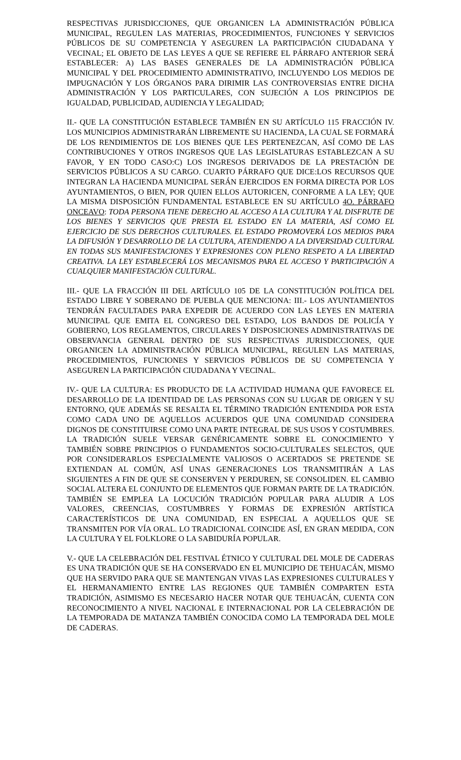RESPECTIVAS JURISDICCIONES, QUE ORGANICEN LA ADMINISTRACIÓN PÚBLICA MUNICIPAL, REGULEN LAS MATERIAS, PROCEDIMIENTOS, FUNCIONES Y SERVICIOS PÚBLICOS DE SU COMPETENCIA Y ASEGUREN LA PARTICIPACIÓN CIUDADANA Y VECINAL; EL OBJETO DE LAS LEYES A QUE SE REFIERE EL PÁRRAFO ANTERIOR SERÁ ESTABLECER: A) LAS BASES GENERALES DE LA ADMINISTRACIÓN PÚBLICA MUNICIPAL Y DEL PROCEDIMIENTO ADMINISTRATIVO, INCLUYENDO LOS MEDIOS DE IMPUGNACIÓN Y LOS ÓRGANOS PARA DIRIMIR LAS CONTROVERSIAS ENTRE DICHA ADMINISTRACIÓN Y LOS PARTICULARES, CON SUJECIÓN A LOS PRINCIPIOS DE IGUALDAD, PUBLICIDAD, AUDIENCIA Y LEGALIDAD;
II.- QUE LA CONSTITUCIÓN ESTABLECE TAMBIÉN EN SU ARTÍCULO 115 FRACCIÓN IV. LOS MUNICIPIOS ADMINISTRARÁN LIBREMENTE SU HACIENDA, LA CUAL SE FORMARÁ DE LOS RENDIMIENTOS DE LOS BIENES QUE LES PERTENEZCAN, ASÍ COMO DE LAS CONTRIBUCIONES Y OTROS INGRESOS QUE LAS LEGISLATURAS ESTABLEZCAN A SU FAVOR, Y EN TODO CASO:C) LOS INGRESOS DERIVADOS DE LA PRESTACIÓN DE SERVICIOS PÚBLICOS A SU CARGO. CUARTO PÁRRAFO QUE DICE:LOS RECURSOS QUE INTEGRAN LA HACIENDA MUNICIPAL SERÁN EJERCIDOS EN FORMA DIRECTA POR LOS AYUNTAMIENTOS, O BIEN, POR QUIEN ELLOS AUTORICEN, CONFORME A LA LEY; QUE LA MISMA DISPOSICIÓN FUNDAMENTAL ESTABLECE EN SU ARTÍCULO 4O. PÁRRAFO ONCEAVO: TODA PERSONA TIENE DERECHO AL ACCESO A LA CULTURA Y AL DISFRUTE DE LOS BIENES Y SERVICIOS QUE PRESTA EL ESTADO EN LA MATERIA, ASÍ COMO EL EJERCICIO DE SUS DERECHOS CULTURALES. EL ESTADO PROMOVERÁ LOS MEDIOS PARA LA DIFUSIÓN Y DESARROLLO DE LA CULTURA, ATENDIENDO A LA DIVERSIDAD CULTURAL EN TODAS SUS MANIFESTACIONES Y EXPRESIONES CON PLENO RESPETO A LA LIBERTAD CREATIVA. LA LEY ESTABLECERÁ LOS MECANISMOS PARA EL ACCESO Y PARTICIPACIÓN A CUALQUIER MANIFESTACIÓN CULTURAL.
III.- QUE LA FRACCIÓN III DEL ARTÍCULO 105 DE LA CONSTITUCIÓN POLÍTICA DEL ESTADO LIBRE Y SOBERANO DE PUEBLA QUE MENCIONA: III.- LOS AYUNTAMIENTOS TENDRÁN FACULTADES PARA EXPEDIR DE ACUERDO CON LAS LEYES EN MATERIA MUNICIPAL QUE EMITA EL CONGRESO DEL ESTADO, LOS BANDOS DE POLICÍA Y GOBIERNO, LOS REGLAMENTOS, CIRCULARES Y DISPOSICIONES ADMINISTRATIVAS DE OBSERVANCIA GENERAL DENTRO DE SUS RESPECTIVAS JURISDICCIONES, QUE ORGANICEN LA ADMINISTRACIÓN PÚBLICA MUNICIPAL, REGULEN LAS MATERIAS, PROCEDIMIENTOS, FUNCIONES Y SERVICIOS PÚBLICOS DE SU COMPETENCIA Y ASEGUREN LA PARTICIPACIÓN CIUDADANA Y VECINAL.
IV.- QUE LA CULTURA: ES PRODUCTO DE LA ACTIVIDAD HUMANA QUE FAVORECE EL DESARROLLO DE LA IDENTIDAD DE LAS PERSONAS CON SU LUGAR DE ORIGEN Y SU ENTORNO, QUE ADEMÁS SE RESALTA EL TÉRMINO TRADICIÓN ENTENDIDA POR ESTA COMO CADA UNO DE AQUELLOS ACUERDOS QUE UNA COMUNIDAD CONSIDERA DIGNOS DE CONSTITUIRSE COMO UNA PARTE INTEGRAL DE SUS USOS Y COSTUMBRES. LA TRADICIÓN SUELE VERSAR GENÉRICAMENTE SOBRE EL CONOCIMIENTO Y TAMBIÉN SOBRE PRINCIPIOS O FUNDAMENTOS SOCIO-CULTURALES SELECTOS, QUE POR CONSIDERARLOS ESPECIALMENTE VALIOSOS O ACERTADOS SE PRETENDE SE EXTIENDAN AL COMÚN, ASÍ UNAS GENERACIONES LOS TRANSMITIRÁN A LAS SIGUIENTES A FIN DE QUE SE CONSERVEN Y PERDUREN, SE CONSOLIDEN. EL CAMBIO SOCIAL ALTERA EL CONJUNTO DE ELEMENTOS QUE FORMAN PARTE DE LA TRADICIÓN. TAMBIÉN SE EMPLEA LA LOCUCIÓN TRADICIÓN POPULAR PARA ALUDIR A LOS VALORES, CREENCIAS, COSTUMBRES Y FORMAS DE EXPRESIÓN ARTÍSTICA CARACTERÍSTICOS DE UNA COMUNIDAD, EN ESPECIAL A AQUELLOS QUE SE TRANSMITEN POR VÍA ORAL. LO TRADICIONAL COINCIDE ASÍ, EN GRAN MEDIDA, CON LA CULTURA Y EL FOLKLORE O LA SABIDURÍA POPULAR.
V.- QUE LA CELEBRACIÓN DEL FESTIVAL ÉTNICO Y CULTURAL DEL MOLE DE CADERAS ES UNA TRADICIÓN QUE SE HA CONSERVADO EN EL MUNICIPIO DE TEHUACÁN, MISMO QUE HA SERVIDO PARA QUE SE MANTENGAN VIVAS LAS EXPRESIONES CULTURALES Y EL HERMANAMIENTO ENTRE LAS REGIONES QUE TAMBIÉN COMPARTEN ESTA TRADICIÓN, ASIMISMO ES NECESARIO HACER NOTAR QUE TEHUACÁN, CUENTA CON RECONOCIMIENTO A NIVEL NACIONAL E INTERNACIONAL POR LA CELEBRACIÓN DE LA TEMPORADA DE MATANZA TAMBIÉN CONOCIDA COMO LA TEMPORADA DEL MOLE DE CADERAS.